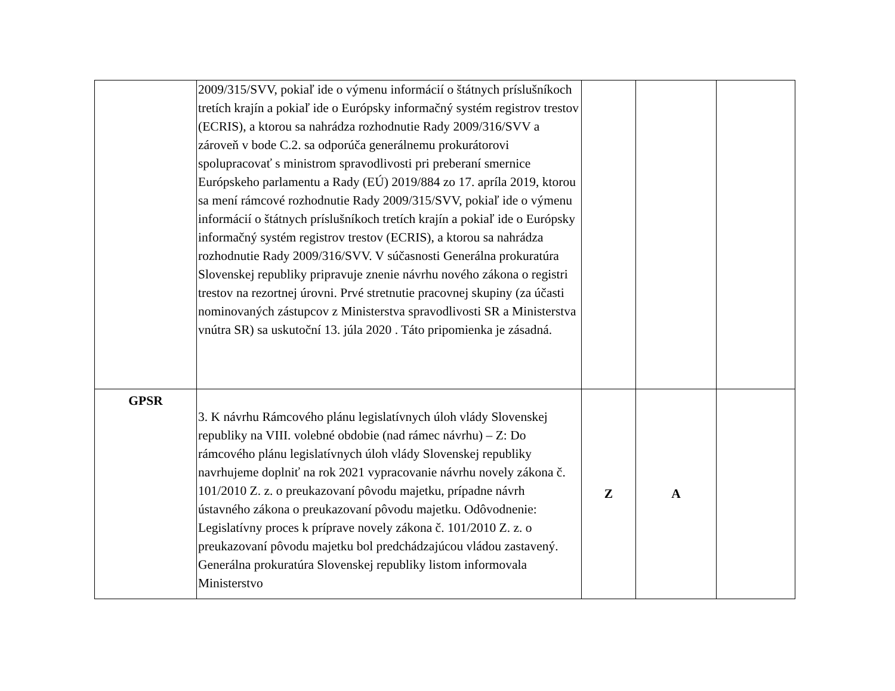| | 2009/315/SVV, pokiaľ ide o výmenu informácií o štátnych príslušníkoch tretích krajín a pokiaľ ide o Európsky informačný systém registrov trestov (ECRIS), a ktorou sa nahrádza rozhodnutie Rady 2009/316/SVV a zároveň v bode C.2. sa odporúča generálnemu prokurátorovi spolupracovať s ministrom spravodlivosti pri preberaní smernice Európskeho parlamentu a Rady (EÚ) 2019/884 zo 17. apríla 2019, ktorou sa mení rámcové rozhodnutie Rady 2009/315/SVV, pokiaľ ide o výmenu informácií o štátnych príslušníkoch tretích krajín a pokiaľ ide o Európsky informačný systém registrov trestov (ECRIS), a ktorou sa nahrádza rozhodnutie Rady 2009/316/SVV. V súčasnosti Generálna prokuratúra Slovenskej republiky pripravuje znenie návrhu nového zákona o registri trestov na rezortnej úrovni. Prvé stretnutie pracovnej skupiny (za účasti nominovaných zástupcov z Ministerstva spravodlivosti SR a Ministerstva vnútra SR) sa uskutoční 13. júla 2020 . Táto pripomienka je zásadná. | | | |
| GPSR | 3. K návrhu Rámcového plánu legislatívnych úloh vlády Slovenskej republiky na VIII. volebné obdobie (nad rámec návrhu) – Z: Do rámcového plánu legislatívnych úloh vlády Slovenskej republiky navrhujeme doplniť na rok 2021 vypracovanie návrhu novely zákona č. 101/2010 Z. z. o preukazovaní pôvodu majetku, prípadne návrh ústavného zákona o preukazovaní pôvodu majetku. Odôvodnenie: Legislatívny proces k príprave novely zákona č. 101/2010 Z. z. o preukazovaní pôvodu majetku bol predchádzajúcou vládou zastavený. Generálna prokuratúra Slovenskej republiky listom informovala Ministerstvo | Z | A | |